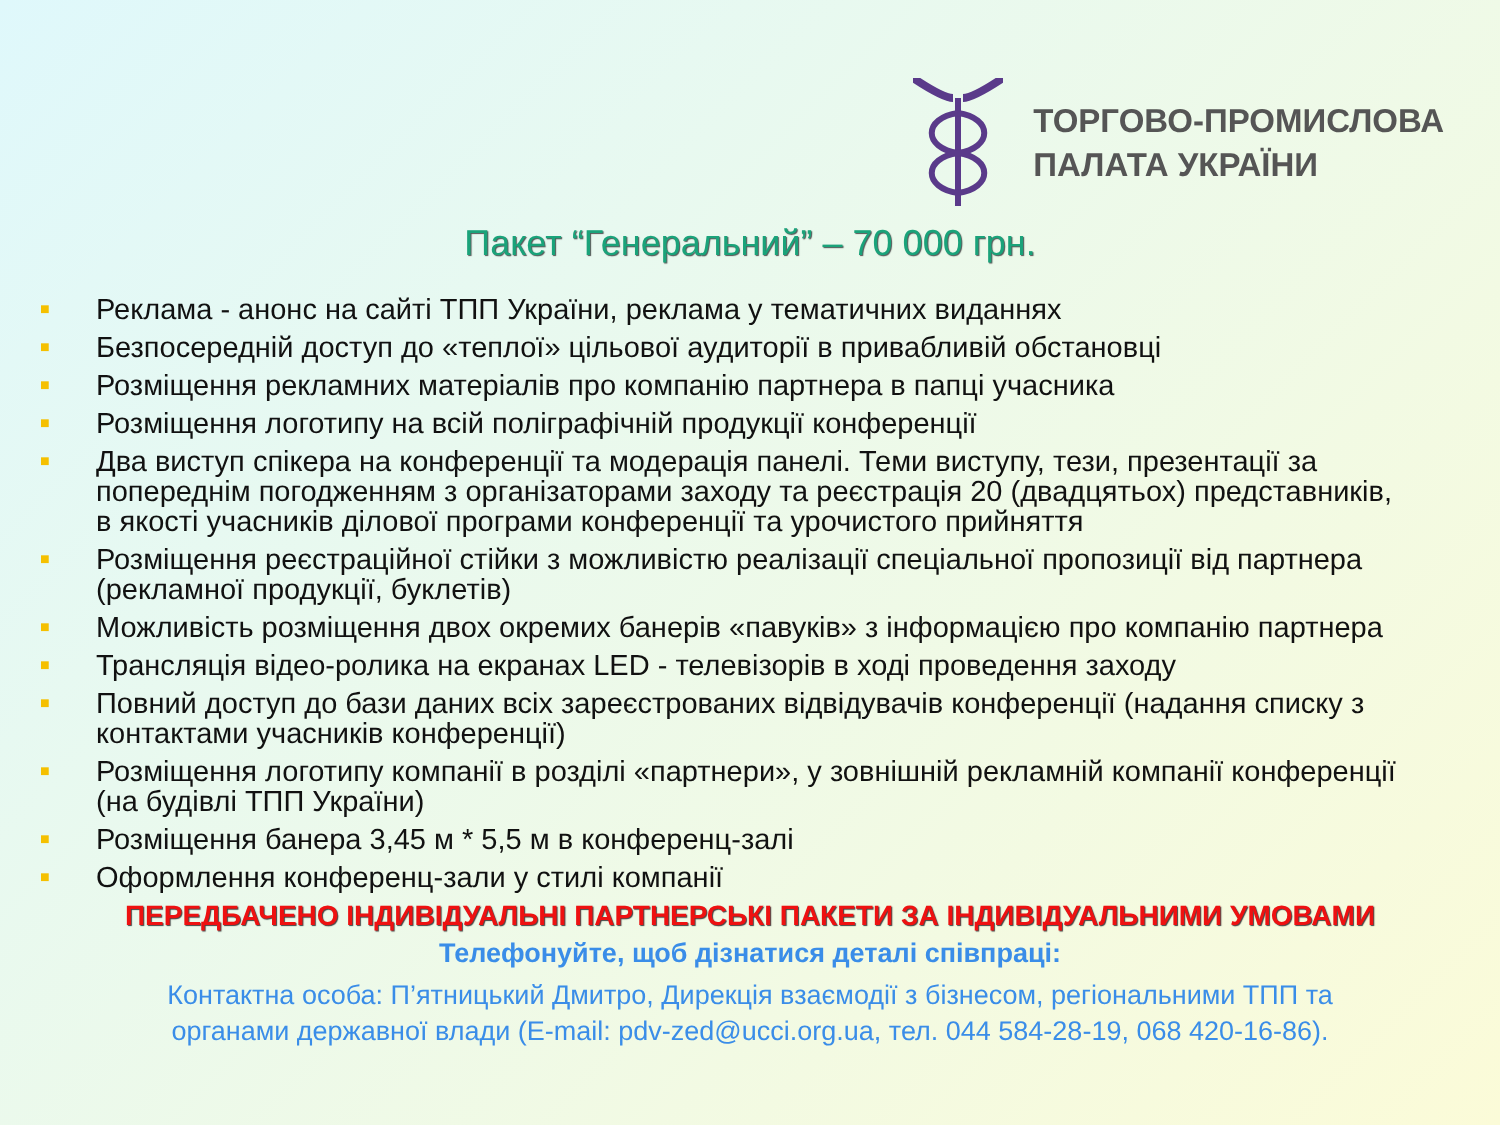ТОРГОВО-ПРОМИСЛОВА
ПАЛАТА УКРАЇНИ
Пакет “Генеральний” – 70 000 грн.
■ Реклама - анонс на сайті ТПП України, реклама у тематичних виданнях
■ Безпосередній доступ до «теплої» цільової аудиторії в привабливій обстановці
■ Розміщення рекламних матеріалів про компанію партнера в папці учасника
■ Розміщення логотипу на всій поліграфічній продукції конференції
■ Два виступ спікера на конференції та модерація панелі. Теми виступу, тези, презентації за попереднім погодженням з організаторами заходу та реєстрація 20 (двадцятьох) представників, в якості учасників ділової програми конференції та урочистого прийняття
■ Розміщення реєстраційної стійки з можливістю реалізації спеціальної пропозиції від партнера (рекламної продукції, буклетів)
■ Можливість розміщення двох окремих банерів «павуків» з інформацією про компанію партнера
■ Трансляція відео-ролика на екранах LED - телевізорів в ході проведення заходу
■ Повний доступ до бази даних всіх зареєстрованих відвідувачів конференції (надання списку з контактами учасників конференції)
■ Розміщення логотипу компанії в розділі «партнери», у зовнішній рекламній компанії конференції (на будівлі ТПП України)
■ Розміщення банера 3,45 м * 5,5 м в конференц-залі
■ Оформлення конференц-зали у стилі компанії
ПЕРЕДБАЧЕНО ІНДИВІДУАЛЬНІ ПАРТНЕРСЬКІ ПАКЕТИ ЗА ІНДИВІДУАЛЬНИМИ УМОВАМИ
Телефонуйте, щоб дізнатися деталі співпраці:
Контактна особа: П’ятницький Дмитро, Дирекція взаємодії з бізнесом, регіональними ТПП та
органами державної влади (E-mail: pdv-zed@ucci.org.ua, тел. 044 584-28-19, 068 420-16-86).